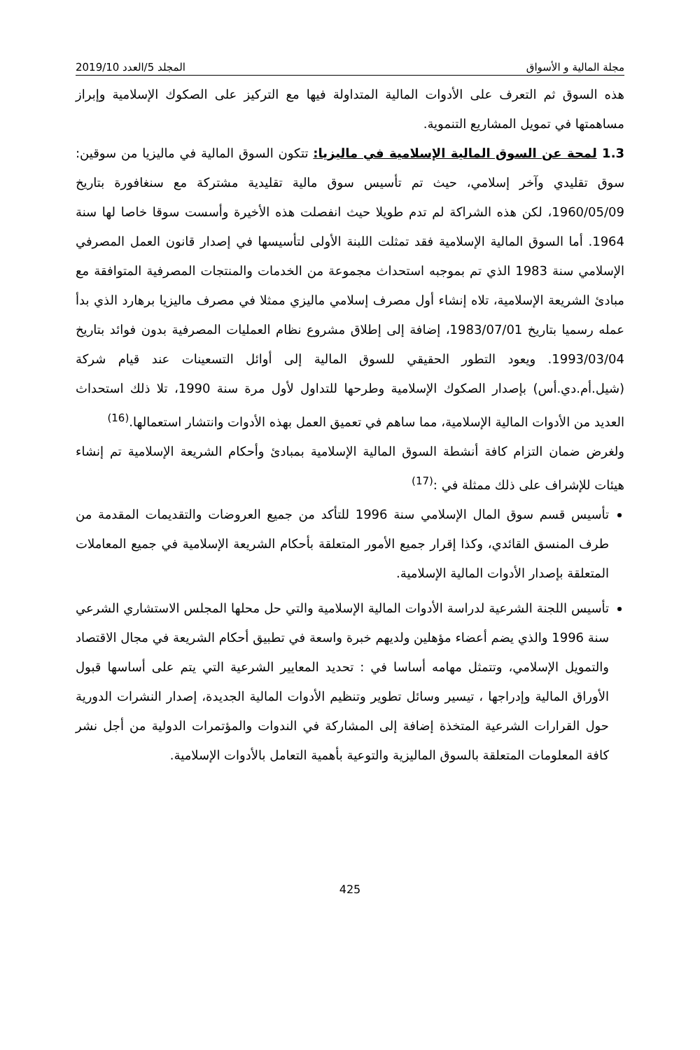مجلة المالية و الأسواق المجلد 5/العدد 2019/10
هذه السوق ثم التعرف على الأدوات المالية المتداولة فيها مع التركيز على الصكوك الإسلامية وإبراز مساهمتها في تمويل المشاريع التنموية.
1.3 لمحة عن السوق المالية الإسلامية في ماليزيا: تتكون السوق المالية في ماليزيا من سوقين: سوق تقليدي وآخر إسلامي، حيث تم تأسيس سوق مالية تقليدية مشتركة مع سنغافورة بتاريخ 1960/05/09، لكن هذه الشراكة لم تدم طويلا حيث انفصلت هذه الأخيرة وأسست سوقا خاصا لها سنة 1964. أما السوق المالية الإسلامية فقد تمثلت اللبنة الأولى لتأسيسها في إصدار قانون العمل المصرفي الإسلامي سنة 1983 الذي تم بموجبه استحداث مجموعة من الخدمات والمنتجات المصرفية المتوافقة مع مبادئ الشريعة الإسلامية، تلاه إنشاء أول مصرف إسلامي ماليزي ممثلا في مصرف ماليزيا برهارد الذي بدأ عمله رسميا بتاريخ 1983/07/01، إضافة إلى إطلاق مشروع نظام العمليات المصرفية بدون فوائد بتاريخ 1993/03/04. ويعود التطور الحقيقي للسوق المالية إلى أوائل التسعينات عند قيام شركة (شيل.أم.دي.أس) بإصدار الصكوك الإسلامية وطرحها للتداول لأول مرة سنة 1990، تلا ذلك استحداث العديد من الأدوات المالية الإسلامية، مما ساهم في تعميق العمل بهذه الأدوات وانتشار استعمالها.<sup>(16)</sup>
ولغرض ضمان التزام كافة أنشطة السوق المالية الإسلامية بمبادئ وأحكام الشريعة الإسلامية تم إنشاء هيئات للإشراف على ذلك ممثلة في :<sup>(17)</sup>
تأسيس قسم سوق المال الإسلامي سنة 1996 للتأكد من جميع العروضات والتقديمات المقدمة من طرف المنسق القائدي، وكذا إقرار جميع الأمور المتعلقة بأحكام الشريعة الإسلامية في جميع المعاملات المتعلقة بإصدار الأدوات المالية الإسلامية.
تأسيس اللجنة الشرعية لدراسة الأدوات المالية الإسلامية والتي حل محلها المجلس الاستشاري الشرعي سنة 1996 والذي يضم أعضاء مؤهلين ولديهم خبرة واسعة في تطبيق أحكام الشريعة في مجال الاقتصاد والتمويل الإسلامي، وتتمثل مهامه أساسا في : تحديد المعايير الشرعية التي يتم على أساسها قبول الأوراق المالية وإدراجها ، تيسير وسائل تطوير وتنظيم الأدوات المالية الجديدة، إصدار النشرات الدورية حول القرارات الشرعية المتخذة إضافة إلى المشاركة في الندوات والمؤتمرات الدولية من أجل نشر كافة المعلومات المتعلقة بالسوق الماليزية والتوعية بأهمية التعامل بالأدوات الإسلامية.
425